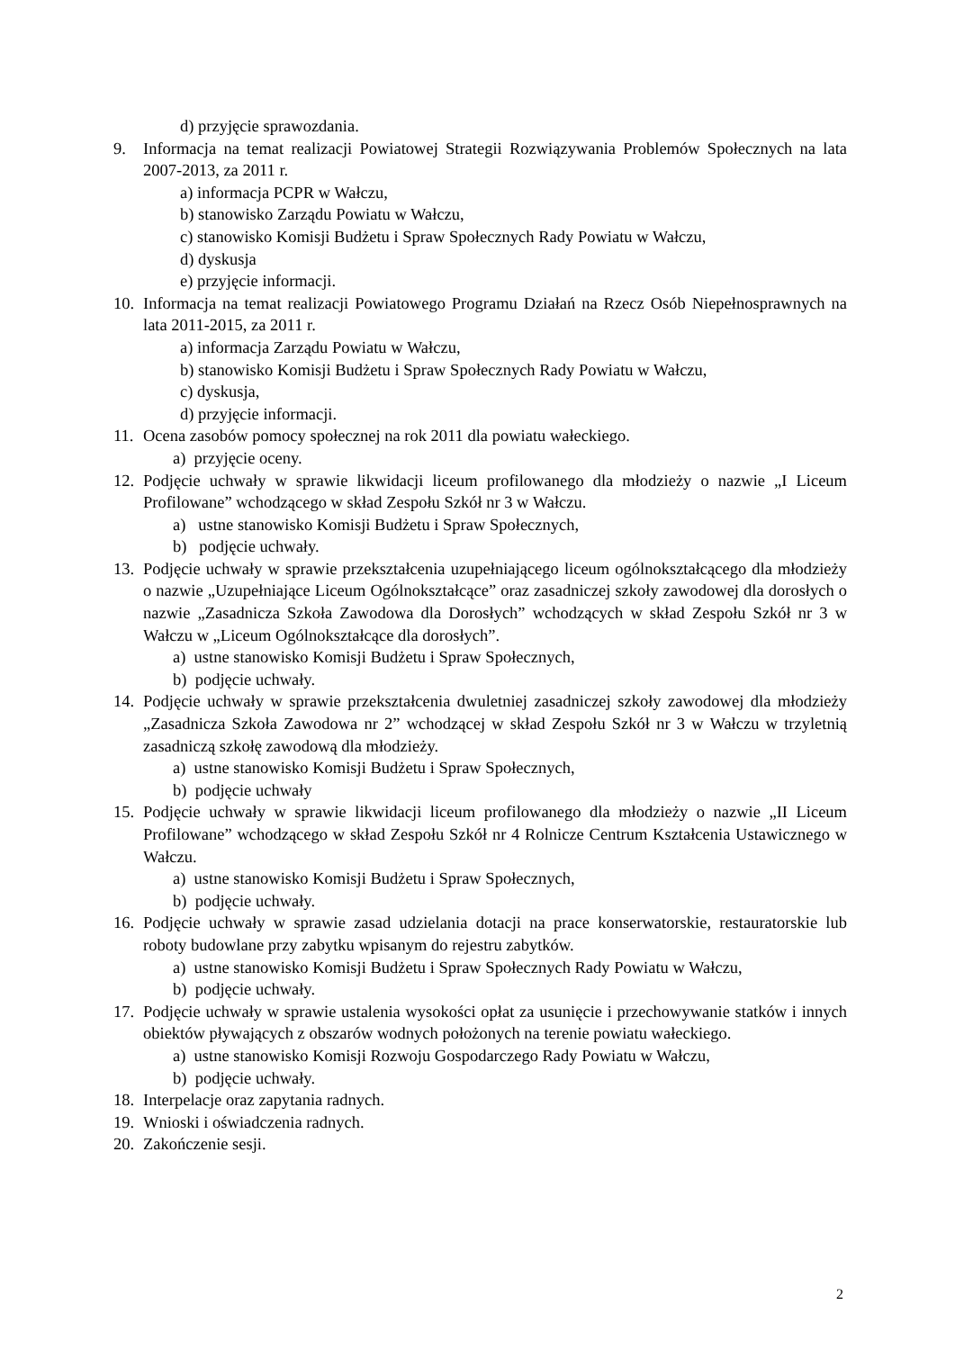d) przyjęcie sprawozdania.
9. Informacja na temat realizacji Powiatowej Strategii Rozwiązywania Problemów Społecznych na lata 2007-2013, za 2011 r.
a) informacja PCPR w Wałczu,
b) stanowisko Zarządu Powiatu w Wałczu,
c) stanowisko Komisji Budżetu i Spraw Społecznych Rady Powiatu w Wałczu,
d) dyskusja
e) przyjęcie informacji.
10. Informacja na temat realizacji Powiatowego Programu Działań na Rzecz Osób Niepełnosprawnych na lata 2011-2015, za 2011 r.
a) informacja Zarządu Powiatu w Wałczu,
b) stanowisko Komisji Budżetu i Spraw Społecznych Rady Powiatu w Wałczu,
c) dyskusja,
d) przyjęcie informacji.
11. Ocena zasobów pomocy społecznej na rok 2011 dla powiatu wałeckiego.
a) przyjęcie oceny.
12. Podjęcie uchwały w sprawie likwidacji liceum profilowanego dla młodzieży o nazwie „I Liceum Profilowane” wchodzącego w skład Zespołu Szkół nr 3 w Wałczu.
a) ustne stanowisko Komisji Budżetu i Spraw Społecznych,
b) podjęcie uchwały.
13. Podjęcie uchwały w sprawie przekształcenia uzupełniającego liceum ogólnokształcącego dla młodzieży o nazwie „Uzupełniające Liceum Ogólnokształcące” oraz zasadniczej szkoły zawodowej dla dorosłych o nazwie „Zasadnicza Szkoła Zawodowa dla Dorosłych” wchodzących w skład Zespołu Szkół nr 3 w Wałczu w „Liceum Ogólnokształcące dla dorosłych”.
a) ustne stanowisko Komisji Budżetu i Spraw Społecznych,
b) podjęcie uchwały.
14. Podjęcie uchwały w sprawie przekształcenia dwuletniej zasadniczej szkoły zawodowej dla młodzieży „Zasadnicza Szkoła Zawodowa nr 2” wchodzącej w skład Zespołu Szkół nr 3 w Wałczu w trzyletnią zasadniczą szkołę zawodową dla młodzieży.
a) ustne stanowisko Komisji Budżetu i Spraw Społecznych,
b) podjęcie uchwały
15. Podjęcie uchwały w sprawie likwidacji liceum profilowanego dla młodzieży o nazwie „II Liceum Profilowane” wchodzącego w skład Zespołu Szkół nr 4 Rolnicze Centrum Kształcenia Ustawicznego w Wałczu.
a) ustne stanowisko Komisji Budżetu i Spraw Społecznych,
b) podjęcie uchwały.
16. Podjęcie uchwały w sprawie zasad udzielania dotacji na prace konserwatorskie, restauratorskie lub roboty budowlane przy zabytku wpisanym do rejestru zabytków.
a) ustne stanowisko Komisji Budżetu i Spraw Społecznych Rady Powiatu w Wałczu,
b) podjęcie uchwały.
17. Podjęcie uchwały w sprawie ustalenia wysokości opłat za usunięcie i przechowywanie statków i innych obiektów pływających z obszarów wodnych położonych na terenie powiatu wałeckiego.
a) ustne stanowisko Komisji Rozwoju Gospodarczego Rady Powiatu w Wałczu,
b) podjęcie uchwały.
18. Interpelacje oraz zapytania radnych.
19. Wnioski i oświadczenia radnych.
20. Zakończenie sesji.
2